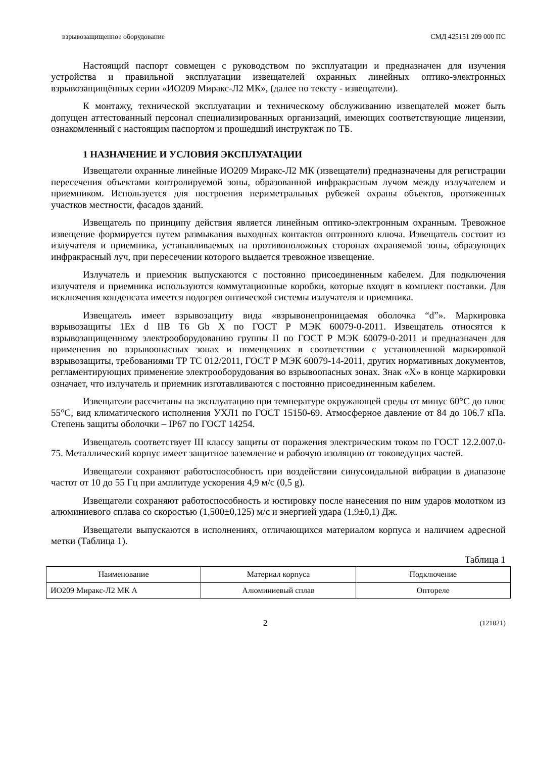взрывозащищенное оборудование СМД 425151 209 000 ПС
Настоящий паспорт совмещен с руководством по эксплуатации и предназначен для изучения устройства и правильной эксплуатации извещателей охранных линейных оптико-электронных взрывозащищённых серии «ИО209 Миракс-Л2 МК», (далее по тексту - извещатели).
К монтажу, технической эксплуатации и техническому обслуживанию извещателей может быть допущен аттестованный персонал специализированных организаций, имеющих соответствующие лицензии, ознакомленный с настоящим паспортом и прошедший инструктаж по ТБ.
1 НАЗНАЧЕНИЕ И УСЛОВИЯ ЭКСПЛУАТАЦИИ
Извещатели охранные линейные ИО209 Миракс-Л2 МК (извещатели) предназначены для регистрации пересечения объектами контролируемой зоны, образованной инфракрасным лучом между излучателем и приемником. Используется для построения периметральных рубежей охраны объектов, протяженных участков местности, фасадов зданий.
Извещатель по принципу действия является линейным оптико-электронным охранным. Тревожное извещение формируется путем размыкания выходных контактов оптронного ключа. Извещатель состоит из излучателя и приемника, устанавливаемых на противоположных сторонах охраняемой зоны, образующих инфракрасный луч, при пересечении которого выдается тревожное извещение.
Излучатель и приемник выпускаются с постоянно присоединенным кабелем. Для подключения излучателя и приемника используются коммутационные коробки, которые входят в комплект поставки. Для исключения конденсата имеется подогрев оптической системы излучателя и приемника.
Извещатель имеет взрывозащиту вида «взрывонепроницаемая оболочка “d”». Маркировка взрывозащиты 1Ex d IIB T6 Gb X по ГОСТ Р МЭК 60079-0-2011. Извещатель относятся к взрывозащищенному электрооборудованию группы II по ГОСТ Р МЭК 60079-0-2011 и предназначен для применения во взрывоопасных зонах и помещениях в соответствии с установленной маркировкой взрывозащиты, требованиями ТР ТС 012/2011, ГОСТ Р МЭК 60079-14-2011, других нормативных документов, регламентирующих применение электрооборудования во взрывоопасных зонах. Знак «Х» в конце маркировки означает, что излучатель и приемник изготавливаются с постоянно присоединенным кабелем.
Извещатели рассчитаны на эксплуатацию при температуре окружающей среды от минус 60°С до плюс 55°С, вид климатического исполнения УХЛ1 по ГОСТ 15150-69. Атмосферное давление от 84 до 106.7 кПа. Степень защиты оболочки – IP67 по ГОСТ 14254.
Извещатель соответствует III классу защиты от поражения электрическим током по ГОСТ 12.2.007.0-75. Металлический корпус имеет защитное заземление и рабочую изоляцию от токоведущих частей.
Извещатели сохраняют работоспособность при воздействии синусоидальной вибрации в диапазоне частот от 10 до 55 Гц при амплитуде ускорения 4,9 м/с (0,5 g).
Извещатели сохраняют работоспособность и юстировку после нанесения по ним ударов молотком из алюминиевого сплава со скоростью (1,500±0,125) м/с и энергией удара (1,9±0,1) Дж.
Извещатели выпускаются в исполнениях, отличающихся материалом корпуса и наличием адресной метки (Таблица 1).
Таблица 1
| Наименование | Материал корпуса | Подключение |
| --- | --- | --- |
| ИО209 Миракс-Л2 МК А | Алюминиевый сплав | Опторeле |
2 (121021)